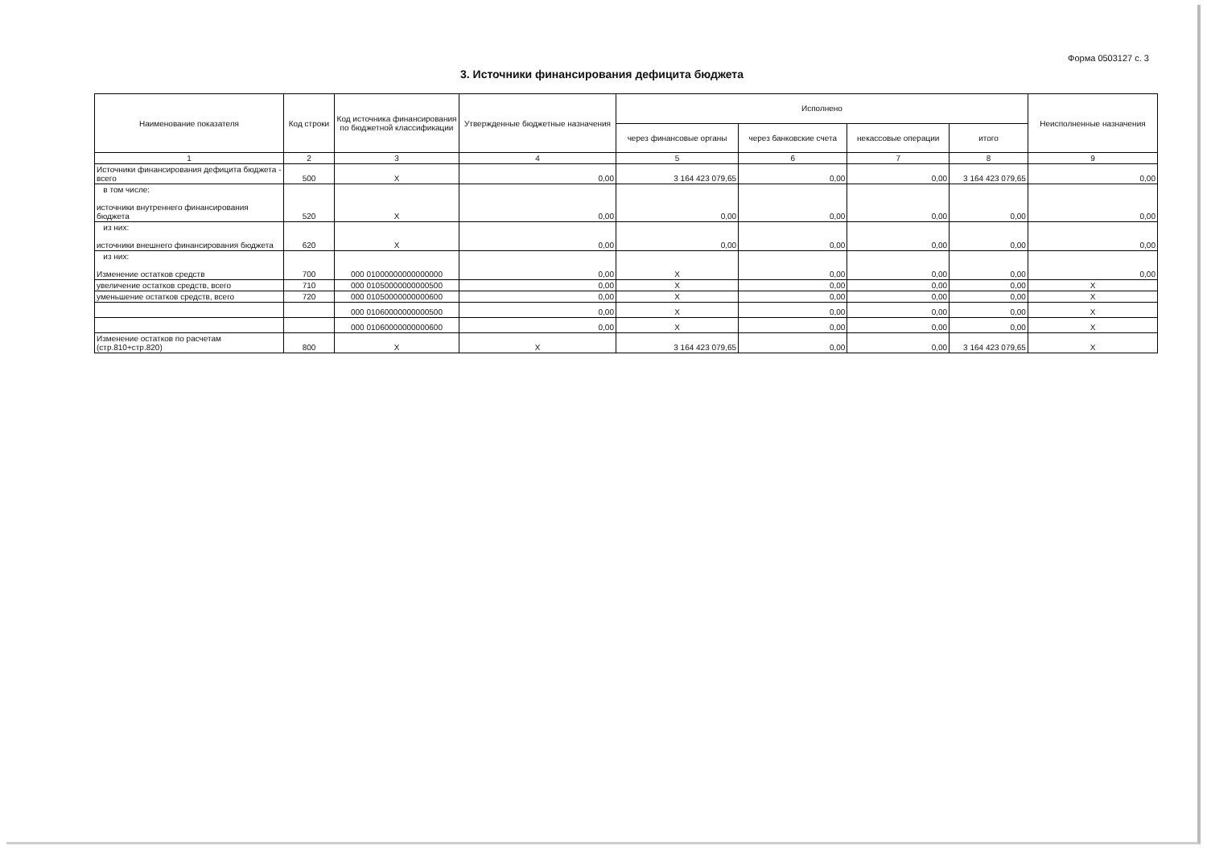Форма 0503127 с. 3
3. Источники финансирования дефицита бюджета
| Наименование показателя | Код строки | Код источника финансирования по бюджетной классификации | Утвержденные бюджетные назначения | Исполнено | | | | Неисполненные назначения |
| --- | --- | --- | --- | --- | --- | --- | --- | --- |
| | | | | через финансовые органы | через банковские счета | некассовые операции | итого | |
| 1 | 2 | 3 | 4 | 5 | 6 | 7 | 8 | 9 |
| Источники финансирования дефицита бюджета - всего | 500 | X | 0,00 | 3 164 423 079,65 | 0,00 | 0,00 | 3 164 423 079,65 | 0,00 |
| в том числе: источники внутреннего финансирования бюджета | 520 | X | 0,00 | 0,00 | 0,00 | 0,00 | 0,00 | 0,00 |
| из них: источники внешнего финансирования бюджета | 620 | X | 0,00 | 0,00 | 0,00 | 0,00 | 0,00 | 0,00 |
| из них: Изменение остатков средств | 700 | 000 01000000000000000 | 0,00 | X | 0,00 | 0,00 | 0,00 | 0,00 |
| увеличение остатков средств, всего | 710 | 000 01050000000000500 | 0,00 | X | 0,00 | 0,00 | 0,00 | X |
| уменьшение остатков средств, всего | 720 | 000 01050000000000600 | 0,00 | X | 0,00 | 0,00 | 0,00 | X |
| | | 000 01060000000000500 | 0,00 | X | 0,00 | 0,00 | 0,00 | X |
| | | 000 01060000000000600 | 0,00 | X | 0,00 | 0,00 | 0,00 | X |
| Изменение остатков по расчетам (стр.810+стр.820) | 800 | X | X | 3 164 423 079,65 | 0,00 | 0,00 | 3 164 423 079,65 | X |